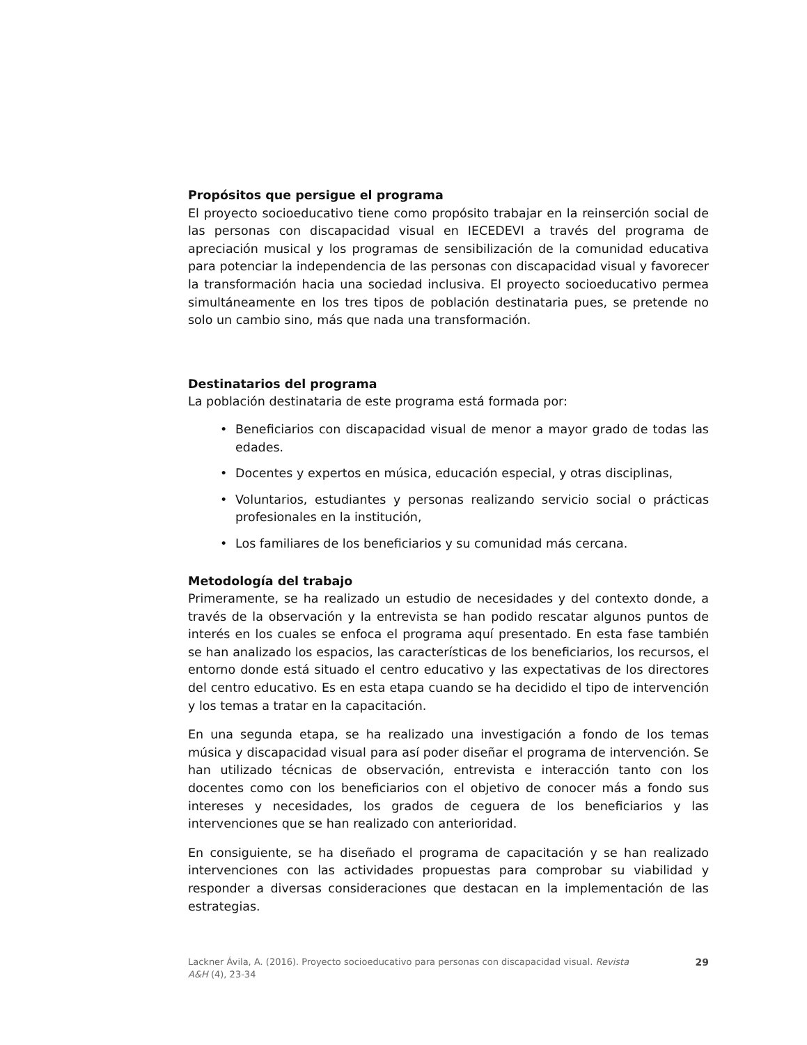Propósitos que persigue el programa
El proyecto socioeducativo tiene como propósito trabajar en la reinserción social de las personas con discapacidad visual en IECEDEVI a través del programa de apreciación musical y los programas de sensibilización de la comunidad educativa para potenciar la independencia de las personas con discapacidad visual y favorecer la transformación hacia una sociedad inclusiva. El proyecto socioeducativo permea simultáneamente en los tres tipos de población destinataria pues, se pretende no solo un cambio sino, más que nada una transformación.
Destinatarios del programa
La población destinataria de este programa está formada por:
• Beneficiarios con discapacidad visual de menor a mayor grado de todas las edades.
• Docentes y expertos en música, educación especial, y otras disciplinas,
• Voluntarios, estudiantes y personas realizando servicio social o prácticas profesionales en la institución,
• Los familiares de los beneficiarios y su comunidad más cercana.
Metodología del trabajo
Primeramente, se ha realizado un estudio de necesidades y del contexto donde, a través de la observación y la entrevista se han podido rescatar algunos puntos de interés en los cuales se enfoca el programa aquí presentado. En esta fase también se han analizado los espacios, las características de los beneficiarios, los recursos, el entorno donde está situado el centro educativo y las expectativas de los directores del centro educativo. Es en esta etapa cuando se ha decidido el tipo de intervención y los temas a tratar en la capacitación.
En una segunda etapa, se ha realizado una investigación a fondo de los temas música y discapacidad visual para así poder diseñar el programa de intervención. Se han utilizado técnicas de observación, entrevista e interacción tanto con los docentes como con los beneficiarios con el objetivo de conocer más a fondo sus intereses y necesidades, los grados de ceguera de los beneficiarios y las intervenciones que se han realizado con anterioridad.
En consiguiente, se ha diseñado el programa de capacitación y se han realizado intervenciones con las actividades propuestas para comprobar su viabilidad y responder a diversas consideraciones que destacan en la implementación de las estrategias.
Lackner Ávila, A. (2016). Proyecto socioeducativo para personas con discapacidad visual. Revista
A&H (4), 23-34
29